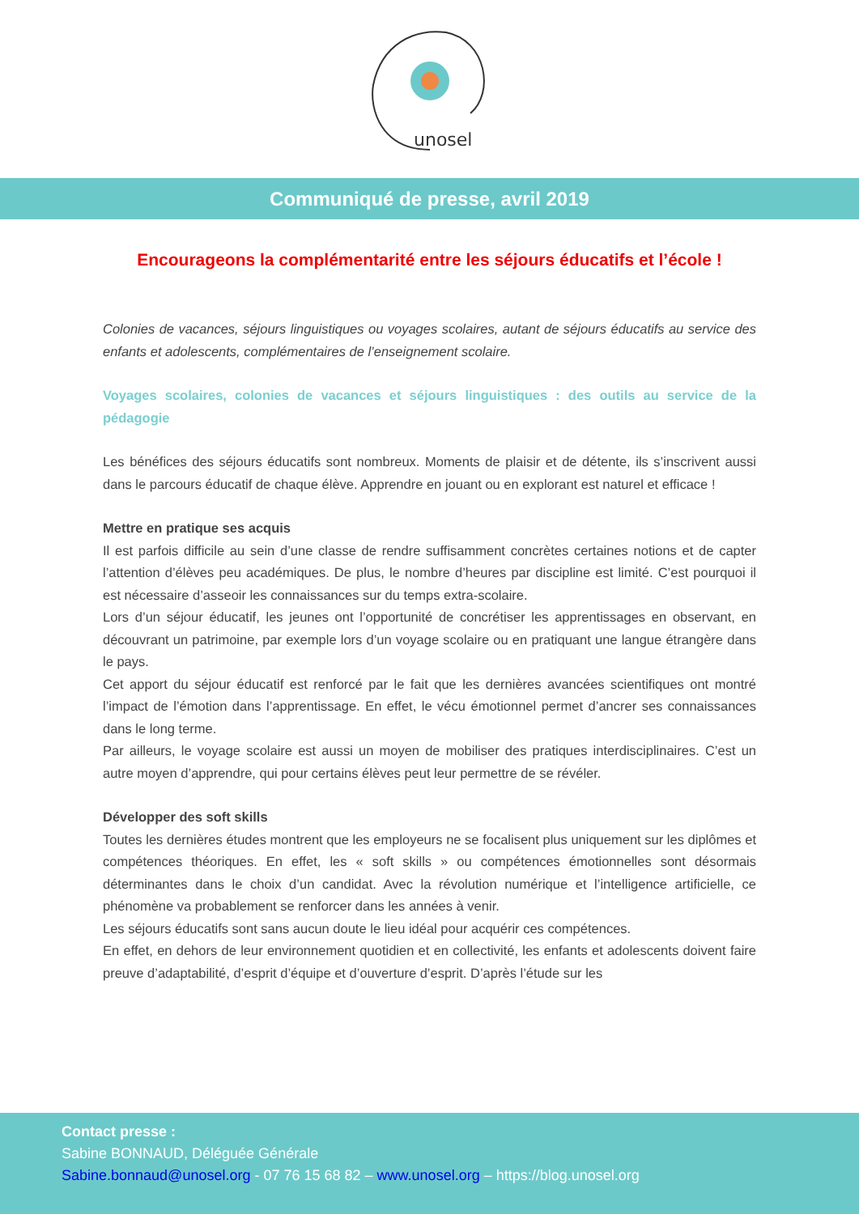unosel
Communiqué de presse, avril 2019
Encourageons la complémentarité entre les séjours éducatifs et l’école !
Colonies de vacances, séjours linguistiques ou voyages scolaires, autant de séjours éducatifs au service des enfants et adolescents, complémentaires de l’enseignement scolaire.
Voyages scolaires, colonies de vacances et séjours linguistiques : des outils au service de la pédagogie
Les bénéfices des séjours éducatifs sont nombreux. Moments de plaisir et de détente, ils s’inscrivent aussi dans le parcours éducatif de chaque élève. Apprendre en jouant ou en explorant est naturel et efficace !
Mettre en pratique ses acquis
Il est parfois difficile au sein d’une classe de rendre suffisamment concrètes certaines notions et de capter l’attention d’élèves peu académiques. De plus, le nombre d’heures par discipline est limité. C’est pourquoi il est nécessaire d’asseoir les connaissances sur du temps extra-scolaire.
Lors d’un séjour éducatif, les jeunes ont l’opportunité de concrétiser les apprentissages en observant, en découvrant un patrimoine, par exemple lors d’un voyage scolaire ou en pratiquant une langue étrangère dans le pays.
Cet apport du séjour éducatif est renforcé par le fait que les dernières avancées scientifiques ont montré l’impact de l’émotion dans l’apprentissage. En effet, le vécu émotionnel permet d’ancrer ses connaissances dans le long terme.
Par ailleurs, le voyage scolaire est aussi un moyen de mobiliser des pratiques interdisciplinaires. C’est un autre moyen d’apprendre, qui pour certains élèves peut leur permettre de se révéler.
Développer des soft skills
Toutes les dernières études montrent que les employeurs ne se focalisent plus uniquement sur les diplômes et compétences théoriques. En effet, les « soft skills » ou compétences émotionnelles sont désormais déterminantes dans le choix d’un candidat. Avec la révolution numérique et l’intelligence artificielle, ce phénomène va probablement se renforcer dans les années à venir.
Les séjours éducatifs sont sans aucun doute le lieu idéal pour acquérir ces compétences.
En effet, en dehors de leur environnement quotidien et en collectivité, les enfants et adolescents doivent faire preuve d’adaptabilité, d’esprit d’équipe et d’ouverture d’esprit. D’après l’étude sur les
Contact presse :
Sabine BONNAUD, Déléguée Générale
Sabine.bonnaud@unosel.org - 07 76 15 68 82 – www.unosel.org – https://blog.unosel.org